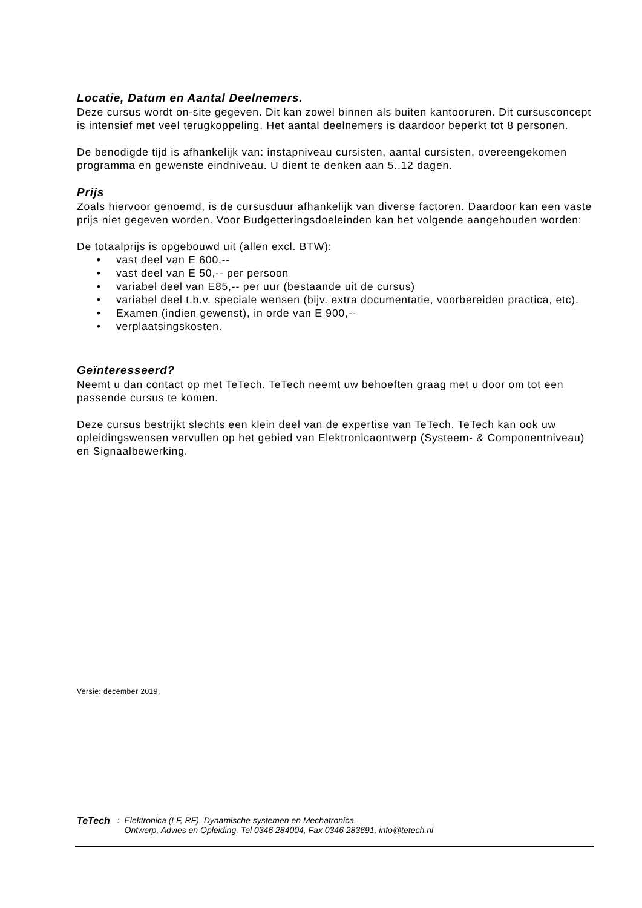Locatie, Datum en Aantal Deelnemers.
Deze cursus wordt on-site gegeven. Dit kan zowel binnen als buiten kantooruren. Dit cursusconcept is intensief met veel terugkoppeling. Het aantal deelnemers is daardoor beperkt tot 8 personen.
De benodigde tijd is afhankelijk van: instapniveau cursisten, aantal cursisten, overeengekomen programma en gewenste eindniveau. U dient te denken aan 5..12 dagen.
Prijs
Zoals hiervoor genoemd, is de cursusduur afhankelijk van diverse factoren. Daardoor kan een vaste prijs niet gegeven worden. Voor Budgetteringsdoeleinden kan het volgende aangehouden worden:
De totaalprijs is opgebouwd uit (allen excl. BTW):
• vast deel van E 600,--
• vast deel van E 50,-- per persoon
• variabel deel van E85,-- per uur (bestaande uit de cursus)
• variabel deel t.b.v. speciale wensen (bijv. extra documentatie, voorbereiden practica, etc).
• Examen (indien gewenst), in orde van E 900,--
• verplaatsingskosten.
Geïnteresseerd?
Neemt u dan contact op met TeTech. TeTech neemt uw behoeften graag met u door om tot een passende cursus te komen.
Deze cursus bestrijkt slechts een klein deel van de expertise van TeTech. TeTech kan ook uw opleidingswensen vervullen op het gebied van Elektronicaontwerp (Systeem- & Componentniveau) en Signaalbewerking.
Versie: december 2019.
TeTech:
Elektronica (LF, RF), Dynamische systemen en Mechatronica,
Ontwerp, Advies en Opleiding, Tel 0346 284004, Fax 0346 283691, info@tetech.nl